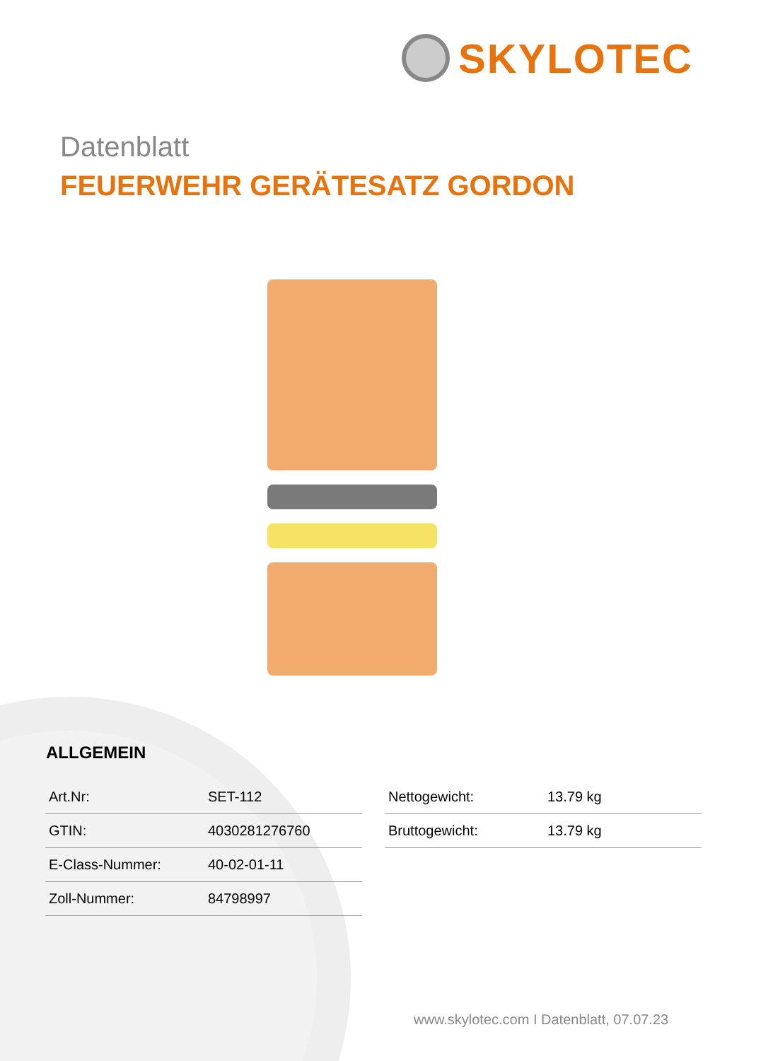SKYLOTEC
Datenblatt
FEUERWEHR GERÄTESATZ GORDON
ALLGEMEIN
| Art.Nr: | SET-112 |
| GTIN: | 4030281276760 |
| E-Class-Nummer: | 40-02-01-11 |
| Zoll-Nummer: | 84798997 |
| Nettogewicht: | 13.79 kg |
| Bruttogewicht: | 13.79 kg |
www.skylotec.com I Datenblatt, 07.07.23